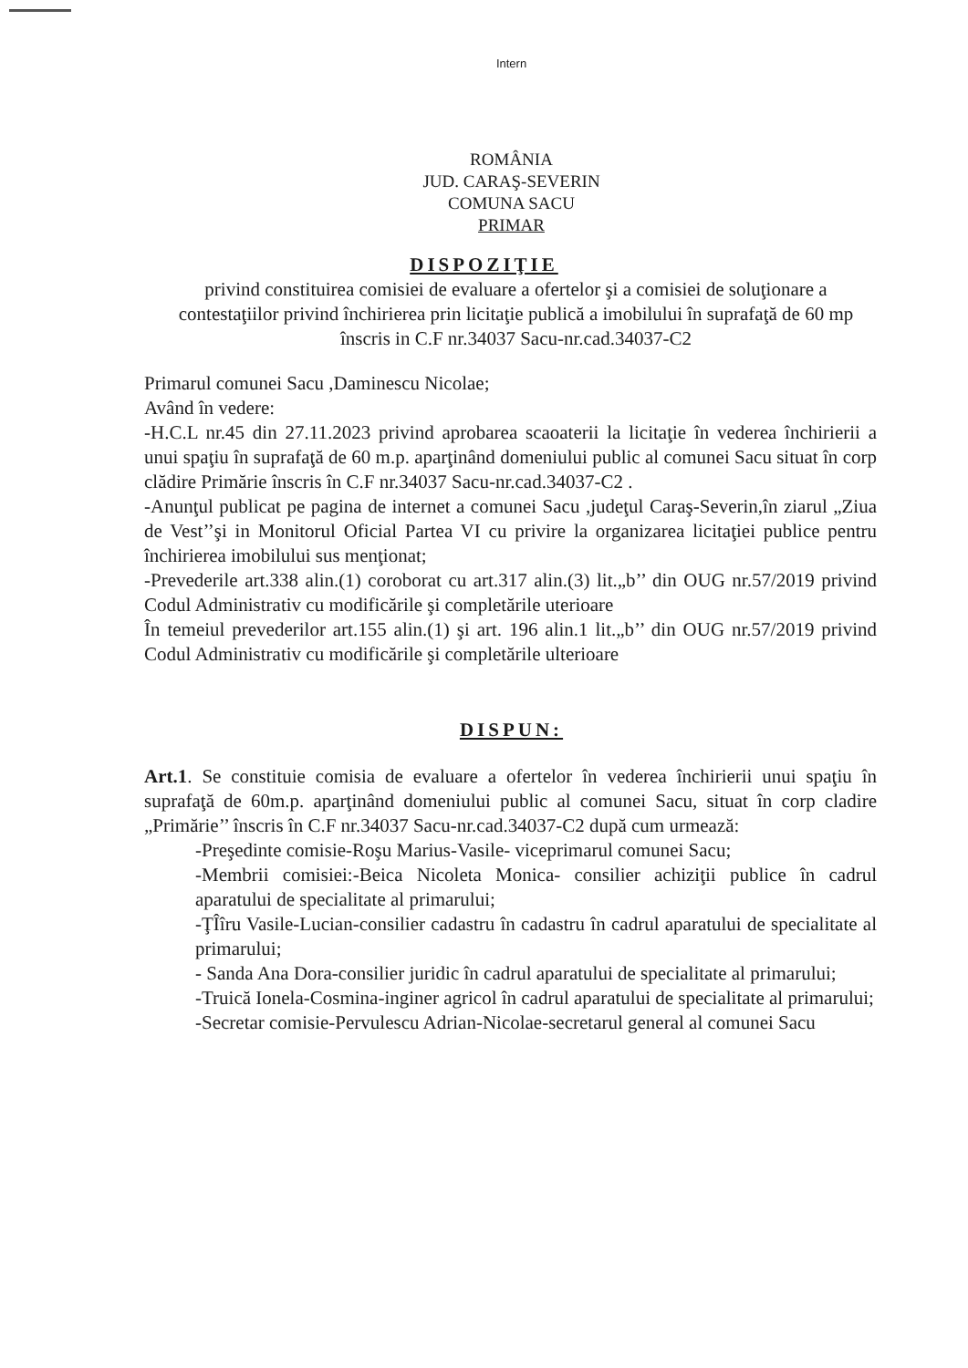Intern
ROMÂNIA
JUD. CARAŞ-SEVERIN
COMUNA SACU
PRIMAR
DISPOZIŢIE
privind constituirea comisiei de evaluare a ofertelor şi a comisiei de soluţionare a contestaţiilor privind închirierea prin licitaţie publică a imobilului în suprafaţă de 60 mp înscris in C.F nr.34037 Sacu-nr.cad.34037-C2
Primarul comunei Sacu ,Daminescu Nicolae;
Având în vedere:
-H.C.L nr.45 din 27.11.2023 privind aprobarea scaoaterii la licitaţie în vederea închirierii a unui spaţiu în suprafaţă de 60 m.p. aparţinând domeniului public al comunei Sacu situat în corp clădire Primărie înscris în C.F nr.34037 Sacu-nr.cad.34037-C2 .
-Anunţul publicat pe pagina de internet a comunei Sacu ,judeţul Caraş-Severin,în ziarul „Ziua de Vest’’şi in Monitorul Oficial Partea VI cu privire la organizarea licitaţiei publice pentru închirierea imobilului sus menţionat;
-Prevederile art.338 alin.(1) coroborat cu art.317 alin.(3) lit.„b’’ din OUG nr.57/2019 privind Codul Administrativ cu modificările şi completările uterioare
În temeiul prevederilor art.155 alin.(1) şi art. 196 alin.1 lit.„b’’ din OUG nr.57/2019 privind Codul Administrativ cu modificările şi completările ulterioare
DISPUN:
Art.1. Se constituie comisia de evaluare a ofertelor în vederea închirierii unui spaţiu în suprafaţă de 60m.p. aparţinând domeniului public al comunei Sacu, situat în corp cladire „Primărie’’ înscris în C.F nr.34037 Sacu-nr.cad.34037-C2 după cum urmează:
-Preşedinte comisie-Roşu Marius-Vasile- viceprimarul comunei Sacu;
-Membrii comisiei:-Beica Nicoleta Monica- consilier achiziţii publice în cadrul aparatului de specialitate al primarului;
-ŢÎîru Vasile-Lucian-consilier cadastru în cadastru în cadrul aparatului de specialitate al primarului;
- Sanda Ana Dora-consilier juridic în cadrul aparatului de specialitate al primarului;
-Truică Ionela-Cosmina-inginer agricol în cadrul aparatului de specialitate al primarului;
-Secretar comisie-Pervulescu Adrian-Nicolae-secretarul general al comunei Sacu